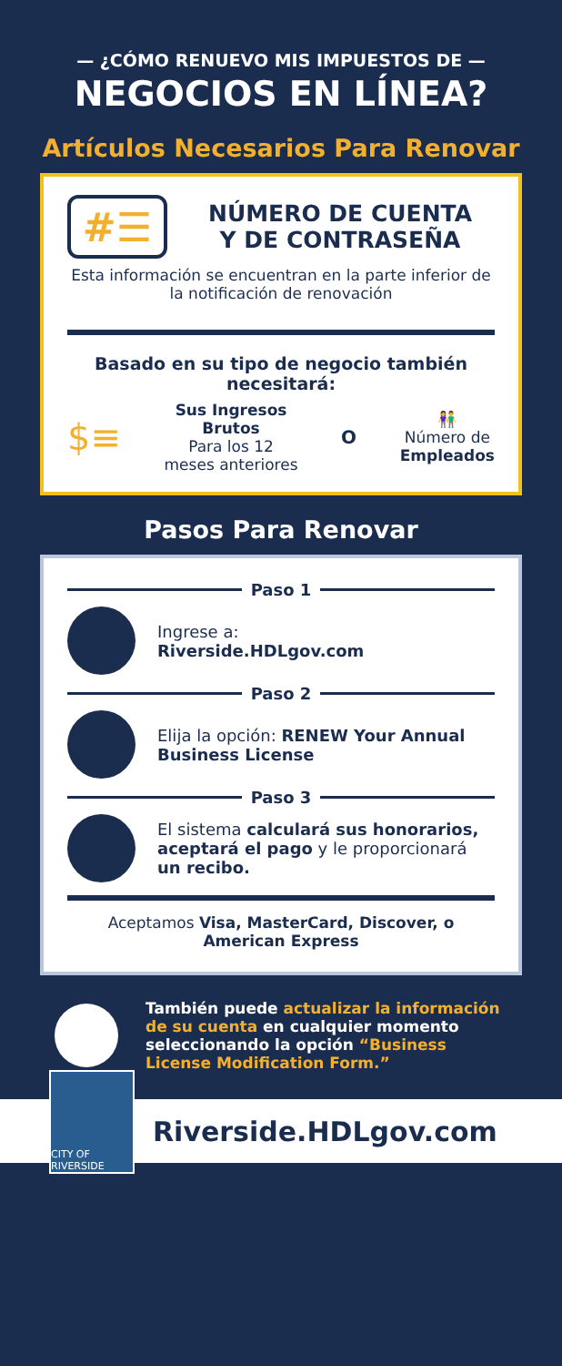— ¿CÓMO RENUEVO MIS IMPUESTOS DE —
NEGOCIOS EN LÍNEA?
Artículos Necesarios Para Renovar
#☰
NÚMERO DE CUENTA
Y DE CONTRASEÑA
Esta información se encuentran en la parte inferior de la notificación de renovación
Basado en su tipo de negocio también necesitará:
$≡
Sus Ingresos
Brutos
Para los 12
meses anteriores
O
👫
Número de
Empleados
Pasos Para Renovar
Paso 1
Ingrese a:
Riverside.HDLgov.com
Paso 2
Elija la opción: RENEW Your Annual Business License
Paso 3
El sistema calculará sus honorarios, aceptará el pago y le proporcionará un recibo.
Aceptamos Visa, MasterCard, Discover, o American Express
También puede actualizar la información de su cuenta en cualquier momento seleccionando la opción “Business License Modification Form.”
CITY OF RIVERSIDE
Riverside.HDLgov.com